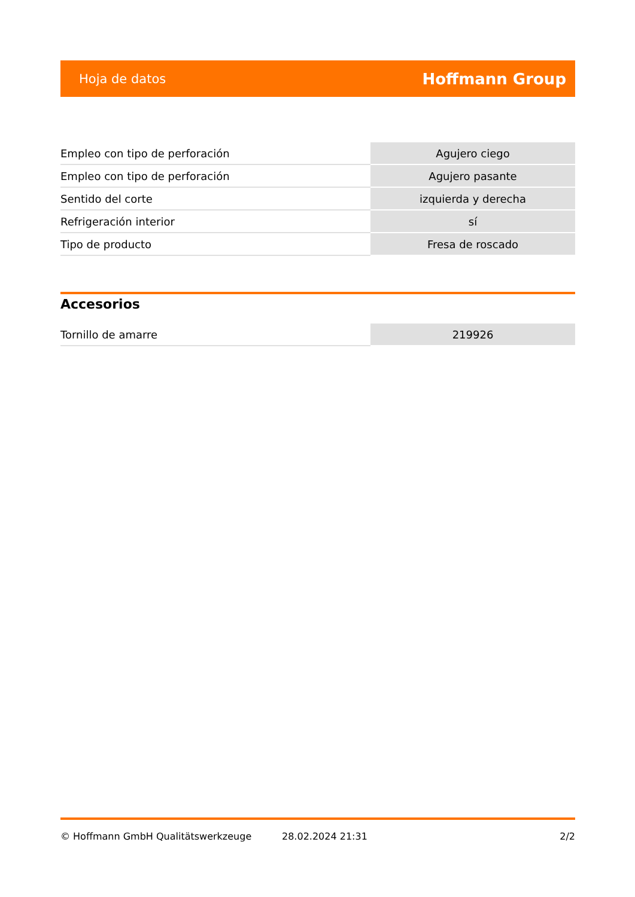Hoja de datos Hoffmann Group
| Empleo con tipo de perforación | Agujero ciego |
| Empleo con tipo de perforación | Agujero pasante |
| Sentido del corte | izquierda y derecha |
| Refrigeración interior | sí |
| Tipo de producto | Fresa de roscado |
Accesorios
| Tornillo de amarre | 219926 |
© Hoffmann GmbH Qualitätswerkzeuge 28.02.2024 21:31 2/2